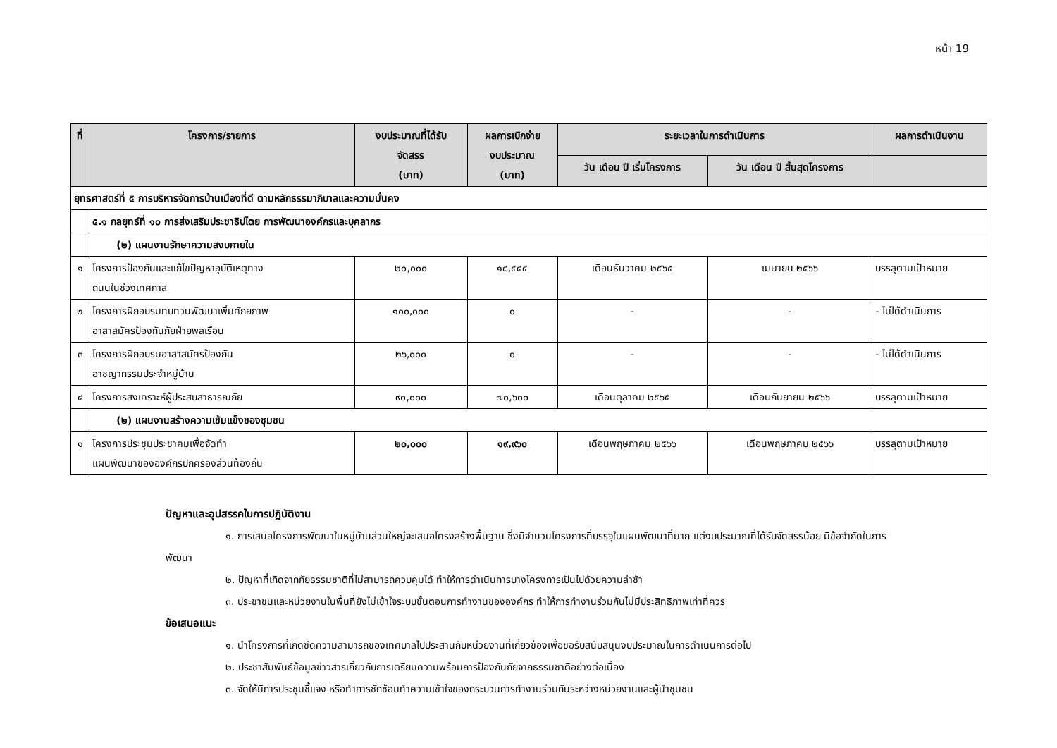หน้า 19
| ที่ | โครงการ/รายการ | งบประมาณที่ได้รับ จัดสรร (บาท) | ผลการเบิกจ่าย งบประมาณ (บาท) | ระยะเวลาในการดำเนินการ | | ผลการดำเนินงาน |
| --- | --- | --- | --- | --- | --- | --- |
| | | | | วัน เดือน ปี เริ่มโครงการ | วัน เดือน ปี สิ้นสุดโครงการ | |
| ยุทธศาสตร์ที่ ๕ การบริหารจัดการบ้านเมืองที่ดี ตามหลักธรรมาภิบาลและความมั่นคง | | | | | | |
| | ๕.๑ กลยุทธ์ที่ ๑๐ การส่งเสริมประชาธิปไตย การพัฒนาองค์กรและบุคลากร | | | | | |
| | (๒) แผนงานรักษาความสงบภายใน | | | | | |
| ๑ | โครงการป้องกันและแก้ไขปัญหาอุบัติเหตุทาง ถนนในช่วงเทศกาล | ๒๐,๐๐๐ | ๑๘,๔๔๔ | เดือนธันวาคม ๒๕๖๕ | เมษายน ๒๕๖๖ | บรรลุตามเป้าหมาย |
| ๒ | โครงการฝึกอบรมทบทวนพัฒนาเพิ่มศักยภาพ อาสาสมัครป้องกันภัยฝ่ายพลเรือน | ๑๐๐,๐๐๐ | ๐ | - | - | - ไม่ได้ดำเนินการ |
| ๓ | โครงการฝึกอบรมอาสาสมัครป้องกัน อาชญากรรมประจำหมู่บ้าน | ๒๖,๐๐๐ | ๐ | - | - | - ไม่ได้ดำเนินการ |
| ๔ | โครงการสงเคราะห์ผู้ประสบสาธารณภัย | ๙๐,๐๐๐ | ๗๐,๖๐๐ | เดือนตุลาคม ๒๕๖๕ | เดือนกันยายน ๒๕๖๖ | บรรลุตามเป้าหมาย |
| | (๒) แผนงานสร้างความเข้มแข็งของชุมชน | | | | | |
| ๑ | โครงการประชุมประชาคมเพื่อจัดทำ แผนพัฒนาขององค์กรปกครองส่วนท้องถิ่น | ๒๐,๐๐๐ | ๑๙,๙๖๐ | เดือนพฤษภาคม ๒๕๖๖ | เดือนพฤษภาคม ๒๕๖๖ | บรรลุตามเป้าหมาย |
ปัญหาและอุปสรรคในการปฏิบัติงาน
๑. การเสนอโครงการพัฒนาในหมู่บ้านส่วนใหญ่จะเสนอโครงสร้างพื้นฐาน ซึ่งมีจำนวนโครงการที่บรรจุในแผนพัฒนาที่มาก แต่งบประมาณที่ได้รับจัดสรรน้อย มีข้อจำกัดในการพัฒนา
๒. ปัญหาที่เกิดจากภัยธรรมชาติที่ไม่สามารถควบคุมได้ ทำให้การดำเนินการบางโครงการเป็นไปด้วยความล่าช้า
๓. ประชาชนและหน่วยงานในพื้นที่ยังไม่เข้าใจระบบขั้นตอนการทำงานขององค์กร ทำให้การทำงานร่วมกันไม่มีประสิทธิภาพเท่าที่ควร
ข้อเสนอแนะ
๑. นำโครงการที่เกิดขีดความสามารถของเทศบาลไปประสานกับหน่วยงานที่เกี่ยวข้องเพื่อขอรับสนับสนุนงบประมาณในการดำเนินการต่อไป
๒. ประชาสัมพันธ์ข้อมูลข่าวสารเกี่ยวกับการเตรียมความพร้อมการป้องกันภัยจากธรรมชาติอย่างต่อเนื่อง
๓. จัดให้มีการประชุมชี้แจง หรือทำการซักซ้อมทำความเข้าใจของกระบวนการทำงานร่วมกันระหว่างหน่วยงานและผู้นำชุมชน